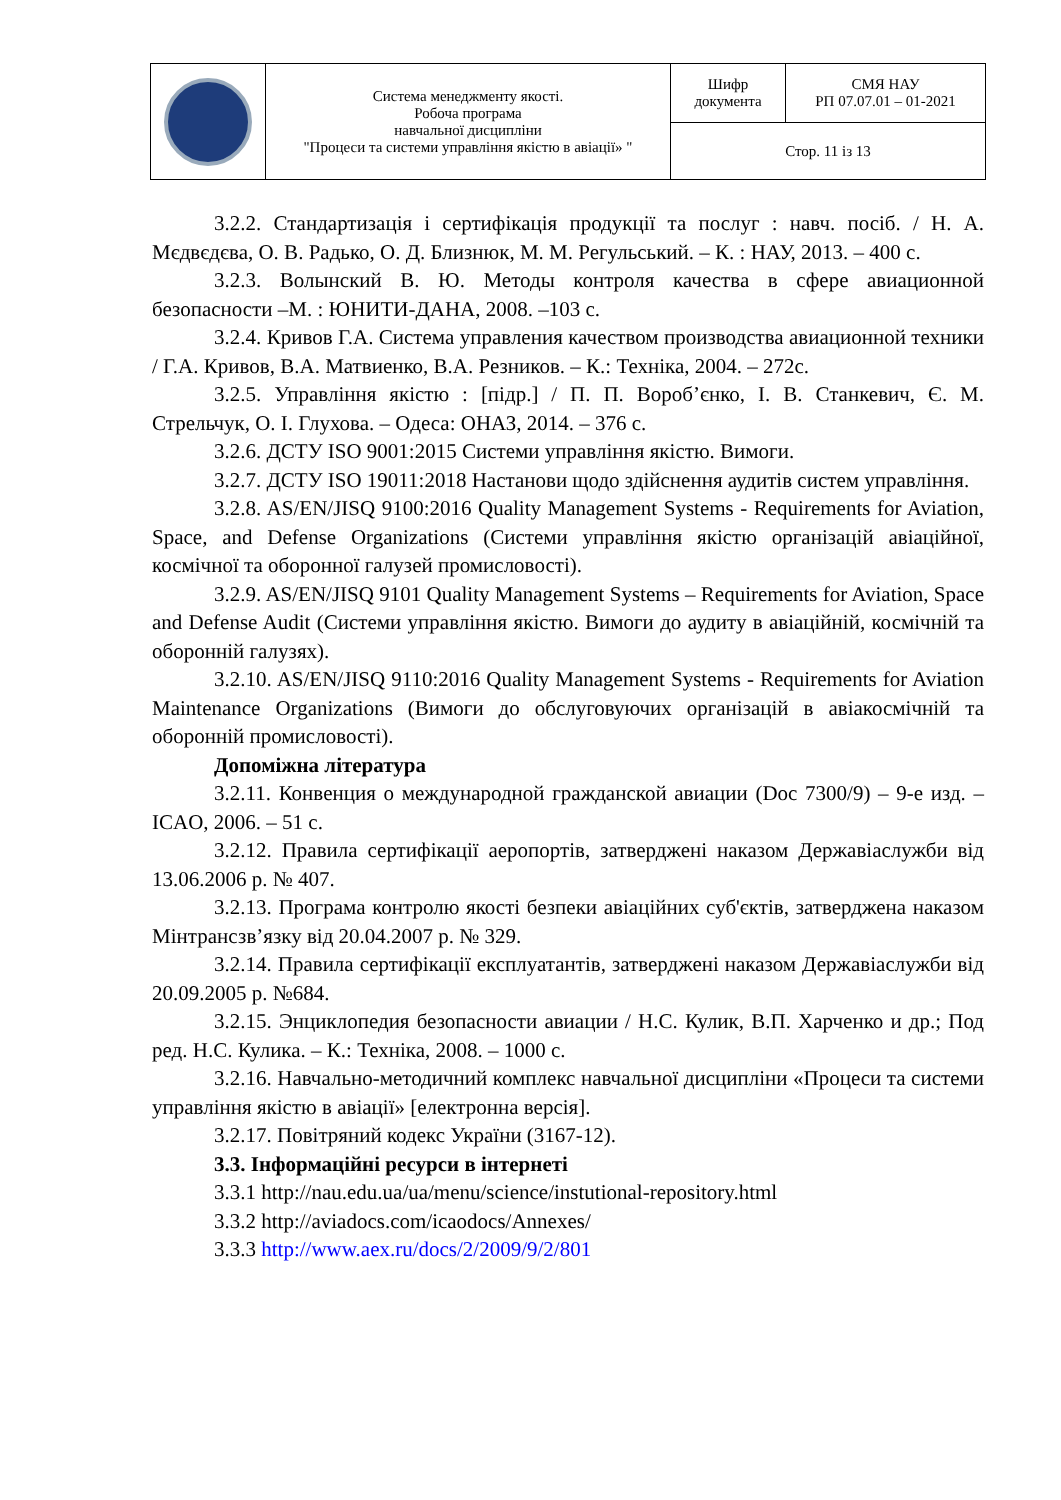| | Система менеджменту якості. Робоча програма навчальної дисципліни "Процеси та системи управління якістю в авіації» " | Шифр документа | СМЯ НАУ РП 07.07.01 – 01-2021 |
| | | Стор. 11 із 13 | |
3.2.2. Стандартизація і сертифікація продукції та послуг : навч. посіб. / Н. А. Мєдвєдєва, О. В. Радько, О. Д. Близнюк, М. М. Регульський. – К. : НАУ, 2013. – 400 с.
3.2.3. Волынский В. Ю. Методы контроля качества в сфере авиационной безопасности –М. : ЮНИТИ-ДАНА, 2008. –103 с.
3.2.4. Кривов Г.А. Система управления качеством производства авиационной техники / Г.А. Кривов, В.А. Матвиенко, В.А. Резников. – К.: Техніка, 2004. – 272с.
3.2.5. Управління якістю : [підр.] / П. П. Вороб’єнко, І. В. Станкевич, Є. М. Стрельчук, О. І. Глухова. – Одеса: ОНАЗ, 2014. – 376 с.
3.2.6. ДСТУ ISO 9001:2015 Системи управління якістю. Вимоги.
3.2.7. ДСТУ ISO 19011:2018 Настанови щодо здійснення аудитів систем управління.
3.2.8. AS/EN/JISQ 9100:2016 Quality Management Systems - Requirements for Aviation, Space, and Defense Organizations (Системи управління якістю організацій авіаційної, космічної та оборонної галузей промисловості).
3.2.9. AS/EN/JISQ 9101 Quality Management Systems – Requirements for Aviation, Space and Defense Audit (Системи управління якістю. Вимоги до аудиту в авіаційній, космічній та оборонній галузях).
3.2.10. AS/EN/JISQ 9110:2016 Quality Management Systems - Requirements for Aviation Maintenance Organizations (Вимоги до обслуговуючих організацій в авіакосмічній та оборонній промисловості).
Допоміжна література
3.2.11. Конвенция о международной гражданской авиации (Doc 7300/9) – 9-е изд. – ICAO, 2006. – 51 с.
3.2.12. Правила сертифікації аеропортів, затверджені наказом Державіаслужби від 13.06.2006 р. № 407.
3.2.13. Програма контролю якості безпеки авіаційних суб'єктів, затверджена наказом Мінтрансзв’язку від 20.04.2007 р. № 329.
3.2.14. Правила сертифікації експлуатантів, затверджені наказом Державіаслужби від 20.09.2005 р. №684.
3.2.15. Энциклопедия безопасности авиации / Н.С. Кулик, В.П. Харченко и др.; Под ред. Н.С. Кулика. – К.: Техніка, 2008. – 1000 с.
3.2.16. Навчально-методичний комплекс навчальної дисципліни «Процеси та системи управління якістю в авіації» [електронна версія].
3.2.17. Повітряний кодекс України (3167-12).
3.3. Інформаційні ресурси в інтернеті
3.3.1 http://nau.edu.ua/ua/menu/science/instutional-repository.html
3.3.2 http://aviadocs.com/icaodocs/Annexes/
3.3.3 http://www.aex.ru/docs/2/2009/9/2/801